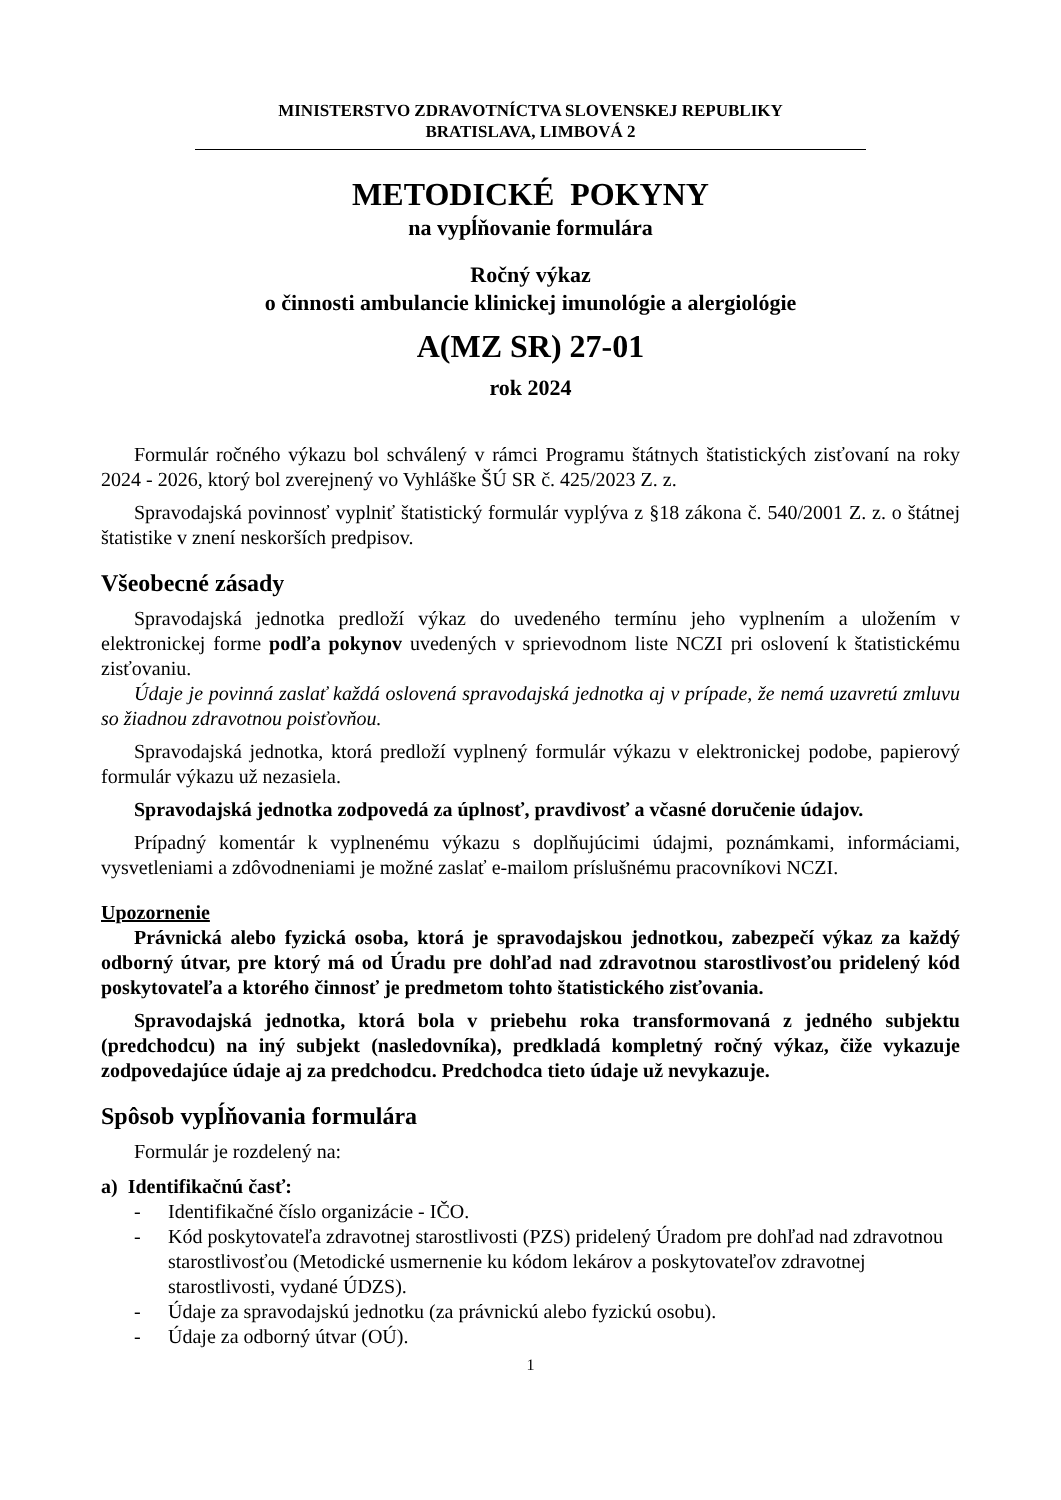MINISTERSTVO ZDRAVOTNÍCTVA SLOVENSKEJ REPUBLIKY
BRATISLAVA, LIMBOVÁ 2
METODICKÉ POKYNY
na vypĺňovanie formulára
Ročný výkaz
o činnosti ambulancie klinickej imunológie a alergiológie
A(MZ SR) 27-01
rok 2024
Formulár ročného výkazu bol schválený v rámci Programu štátnych štatistických zisťovaní na roky 2024 - 2026, ktorý bol zverejnený vo Vyhláške ŠÚ SR č. 425/2023 Z. z.
Spravodajská povinnosť vyplniť štatistický formulár vyplýva z §18 zákona č. 540/2001 Z. z. o štátnej štatistike v znení neskorších predpisov.
Všeobecné zásady
Spravodajská jednotka predloží výkaz do uvedeného termínu jeho vyplnením a uložením v elektronickej forme podľa pokynov uvedených v sprievodnom liste NCZI pri oslovení k štatistickému zisťovaniu.
Údaje je povinná zaslať každá oslovená spravodajská jednotka aj v prípade, že nemá uzavretú zmluvu so žiadnou zdravotnou poisťovňou.
Spravodajská jednotka, ktorá predloží vyplnený formulár výkazu v elektronickej podobe, papierový formulár výkazu už nezasiela.
Spravodajská jednotka zodpovedá za úplnosť, pravdivosť a včasné doručenie údajov.
Prípadný komentár k vyplnenému výkazu s doplňujúcimi údajmi, poznámkami, informáciami, vysvetleniami a zdôvodneniami je možné zaslať e-mailom príslušnému pracovníkovi NCZI.
Upozornenie
Právnická alebo fyzická osoba, ktorá je spravodajskou jednotkou, zabezpečí výkaz za každý odborný útvar, pre ktorý má od Úradu pre dohľad nad zdravotnou starostlivosťou pridelený kód poskytovateľa a ktorého činnosť je predmetom tohto štatistického zisťovania.
Spravodajská jednotka, ktorá bola v priebehu roka transformovaná z jedného subjektu (predchodcu) na iný subjekt (nasledovníka), predkladá kompletný ročný výkaz, čiže vykazuje zodpovedajúce údaje aj za predchodcu. Predchodca tieto údaje už nevykazuje.
Spôsob vypĺňovania formulára
Formulár je rozdelený na:
a) Identifikačnú časť:
- Identifikačné číslo organizácie - IČO.
- Kód poskytovateľa zdravotnej starostlivosti (PZS) pridelený Úradom pre dohľad nad zdravotnou starostlivosťou (Metodické usmernenie ku kódom lekárov a poskytovateľov zdravotnej starostlivosti, vydané ÚDZS).
- Údaje za spravodajskú jednotku (za právnickú alebo fyzickú osobu).
- Údaje za odborný útvar (OÚ).
1